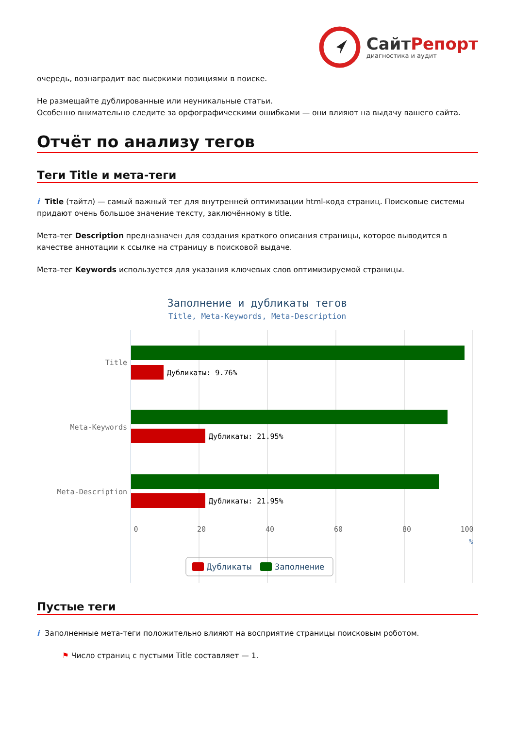СайтРепорт
диагностика и аудит
очередь, вознаградит вас высокими позициями в поиске.
Не размещайте дублированные или неуникальные статьи.
Особенно внимательно следите за орфографическими ошибками — они влияют на выдачу вашего сайта.
Отчёт по анализу тегов
Теги Title и мета-теги
i Title (тайтл) — самый важный тег для внутренней оптимизации html-кода страниц. Поисковые системы придают очень большое значение тексту, заключённому в title.
Мета-тег Description предназначен для создания краткого описания страницы, которое выводится в качестве аннотации к ссылке на страницу в поисковой выдаче.
Мета-тег Keywords используется для указания ключевых слов оптимизируемой страницы.
Заполнение и дубликаты тегов
Title, Meta-Keywords, Meta-Description
Дубликаты: 9.76%
Дубликаты: 21.95%
Дубликаты: 21.95%
Title
Meta-Keywords
Meta-Description
0
20
40
60
80
100
%
Дубликаты
Заполнение
Пустые теги
i Заполненные мета-теги положительно влияют на восприятие страницы поисковым роботом.
⚑ Число страниц с пустыми Title составляет — 1.